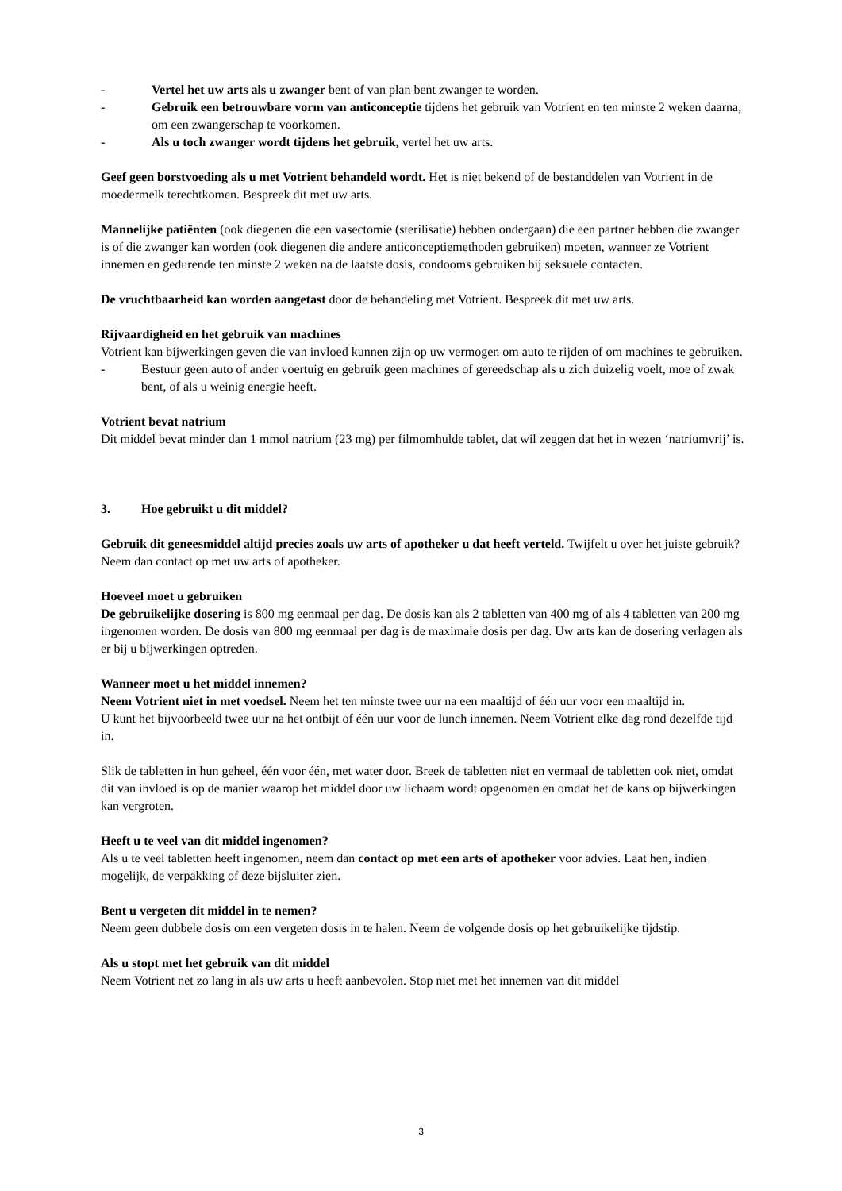- Vertel het uw arts als u zwanger bent of van plan bent zwanger te worden.
- Gebruik een betrouwbare vorm van anticonceptie tijdens het gebruik van Votrient en ten minste 2 weken daarna, om een zwangerschap te voorkomen.
- Als u toch zwanger wordt tijdens het gebruik, vertel het uw arts.
Geef geen borstvoeding als u met Votrient behandeld wordt. Het is niet bekend of de bestanddelen van Votrient in de moedermelk terechtkomen. Bespreek dit met uw arts.
Mannelijke patiënten (ook diegenen die een vasectomie (sterilisatie) hebben ondergaan) die een partner hebben die zwanger is of die zwanger kan worden (ook diegenen die andere anticonceptiemethoden gebruiken) moeten, wanneer ze Votrient innemen en gedurende ten minste 2 weken na de laatste dosis, condooms gebruiken bij seksuele contacten.
De vruchtbaarheid kan worden aangetast door de behandeling met Votrient. Bespreek dit met uw arts.
Rijvaardigheid en het gebruik van machines
Votrient kan bijwerkingen geven die van invloed kunnen zijn op uw vermogen om auto te rijden of om machines te gebruiken.
- Bestuur geen auto of ander voertuig en gebruik geen machines of gereedschap als u zich duizelig voelt, moe of zwak bent, of als u weinig energie heeft.
Votrient bevat natrium
Dit middel bevat minder dan 1 mmol natrium (23 mg) per filmomhulde tablet, dat wil zeggen dat het in wezen ‘natriumvrij’ is.
3. Hoe gebruikt u dit middel?
Gebruik dit geneesmiddel altijd precies zoals uw arts of apotheker u dat heeft verteld. Twijfelt u over het juiste gebruik? Neem dan contact op met uw arts of apotheker.
Hoeveel moet u gebruiken
De gebruikelijke dosering is 800 mg eenmaal per dag. De dosis kan als 2 tabletten van 400 mg of als 4 tabletten van 200 mg ingenomen worden. De dosis van 800 mg eenmaal per dag is de maximale dosis per dag. Uw arts kan de dosering verlagen als er bij u bijwerkingen optreden.
Wanneer moet u het middel innemen?
Neem Votrient niet in met voedsel. Neem het ten minste twee uur na een maaltijd of één uur voor een maaltijd in.
U kunt het bijvoorbeeld twee uur na het ontbijt of één uur voor de lunch innemen. Neem Votrient elke dag rond dezelfde tijd in.
Slik de tabletten in hun geheel, één voor één, met water door. Breek de tabletten niet en vermaal de tabletten ook niet, omdat dit van invloed is op de manier waarop het middel door uw lichaam wordt opgenomen en omdat het de kans op bijwerkingen kan vergroten.
Heeft u te veel van dit middel ingenomen?
Als u te veel tabletten heeft ingenomen, neem dan contact op met een arts of apotheker voor advies. Laat hen, indien mogelijk, de verpakking of deze bijsluiter zien.
Bent u vergeten dit middel in te nemen?
Neem geen dubbele dosis om een vergeten dosis in te halen. Neem de volgende dosis op het gebruikelijke tijdstip.
Als u stopt met het gebruik van dit middel
Neem Votrient net zo lang in als uw arts u heeft aanbevolen. Stop niet met het innemen van dit middel
3